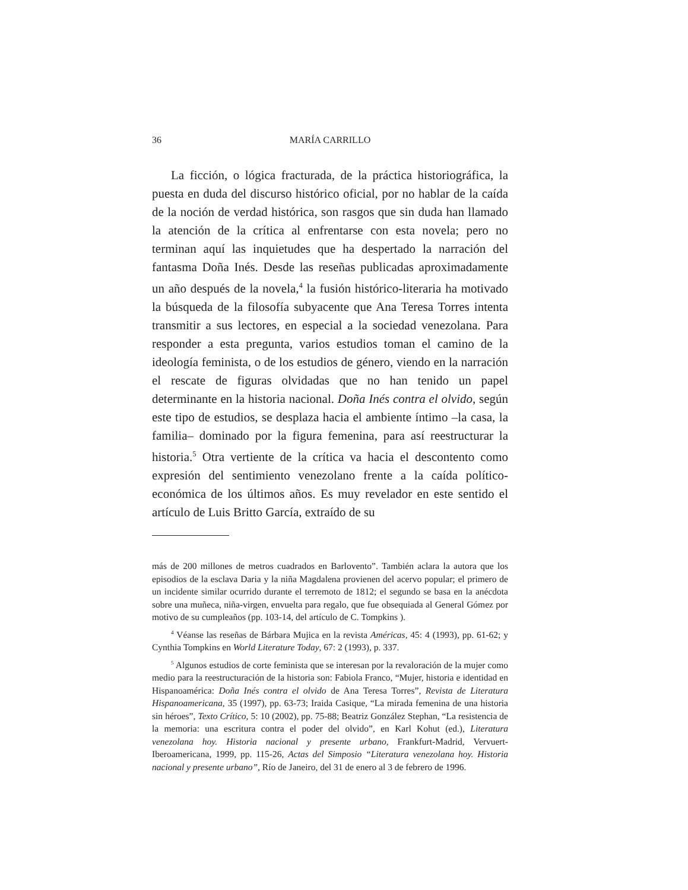36 MARÍA CARRILLO
La ficción, o lógica fracturada, de la práctica historiográfica, la puesta en duda del discurso histórico oficial, por no hablar de la caída de la noción de verdad histórica, son rasgos que sin duda han llamado la atención de la crítica al enfrentarse con esta novela; pero no terminan aquí las inquietudes que ha despertado la narración del fantasma Doña Inés. Desde las reseñas publicadas aproximadamente un año después de la novela,<sup>4</sup> la fusión histórico-literaria ha motivado la búsqueda de la filosofía subyacente que Ana Teresa Torres intenta transmitir a sus lectores, en especial a la sociedad venezolana. Para responder a esta pregunta, varios estudios toman el camino de la ideología feminista, o de los estudios de género, viendo en la narración el rescate de figuras olvidadas que no han tenido un papel determinante en la historia nacional. Doña Inés contra el olvido, según este tipo de estudios, se desplaza hacia el ambiente íntimo –la casa, la familia– dominado por la figura femenina, para así reestructurar la historia.<sup>5</sup> Otra vertiente de la crítica va hacia el descontento como expresión del sentimiento venezolano frente a la caída político-económica de los últimos años. Es muy revelador en este sentido el artículo de Luis Britto García, extraído de su
más de 200 millones de metros cuadrados en Barlovento”. También aclara la autora que los episodios de la esclava Daria y la niña Magdalena provienen del acervo popular; el primero de un incidente similar ocurrido durante el terremoto de 1812; el segundo se basa en la anécdota sobre una muñeca, niña-virgen, envuelta para regalo, que fue obsequiada al General Gómez por motivo de su cumpleaños (pp. 103-14, del artículo de C. Tompkins ).
<sup>4</sup> Véanse las reseñas de Bárbara Mujica en la revista Américas, 45: 4 (1993), pp. 61-62; y Cynthia Tompkins en World Literature Today, 67: 2 (1993), p. 337.
<sup>5</sup> Algunos estudios de corte feminista que se interesan por la revaloración de la mujer como medio para la reestructuración de la historia son: Fabiola Franco, “Mujer, historia e identidad en Hispanoamérica: Doña Inés contra el olvido de Ana Teresa Torres”, Revista de Literatura Hispanoamericana, 35 (1997), pp. 63-73; Iraida Casique, “La mirada femenina de una historia sin héroes”, Texto Crítico, 5: 10 (2002), pp. 75-88; Beatriz González Stephan, “La resistencia de la memoria: una escritura contra el poder del olvido”, en Karl Kohut (ed.), Literatura venezolana hoy. Historia nacional y presente urbano, Frankfurt-Madrid, Vervuert-Iberoamericana, 1999, pp. 115-26, Actas del Simposio “Literatura venezolana hoy. Historia nacional y presente urbano”, Río de Janeiro, del 31 de enero al 3 de febrero de 1996.